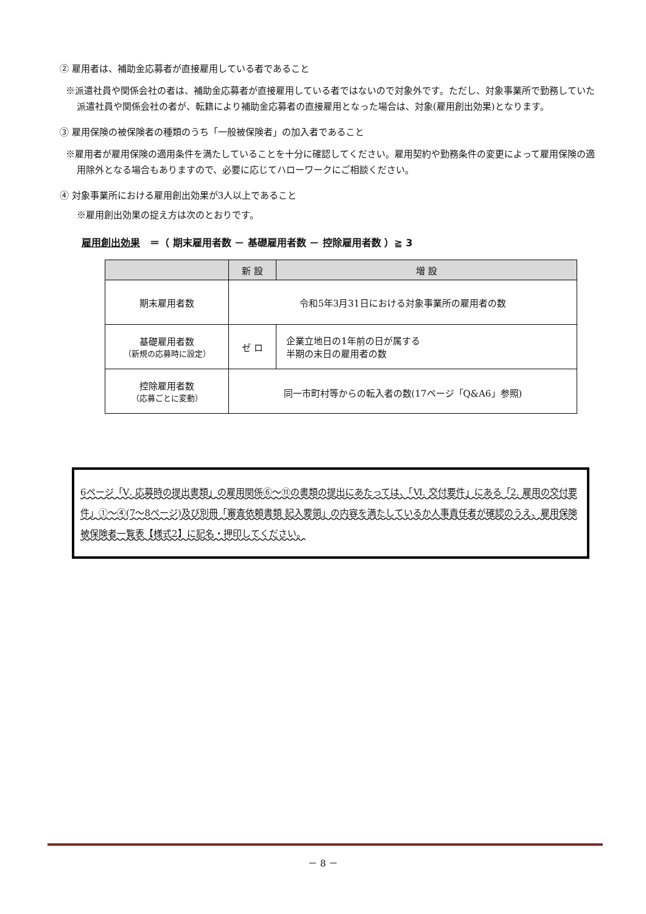② 雇用者は、補助金応募者が直接雇用している者であること
※派遣社員や関係会社の者は、補助金応募者が直接雇用している者ではないので対象外です。ただし、対象事業所で勤務していた派遣社員や関係会社の者が、転籍により補助金応募者の直接雇用となった場合は、対象(雇用創出効果)となります。
③ 雇用保険の被保険者の種類のうち「一般被保険者」の加入者であること
※雇用者が雇用保険の適用条件を満たしていることを十分に確認してください。雇用契約や勤務条件の変更によって雇用保険の適用除外となる場合もありますので、必要に応じてハローワークにご相談ください。
④ 対象事業所における雇用創出効果が3人以上であること
※雇用創出効果の捉え方は次のとおりです。
雇用創出効果　＝（ 期末雇用者数 － 基礎雇用者数 － 控除雇用者数 ）≧ 3
| | 新 設 | 増 設 |
| --- | --- | --- |
| 期末雇用者数 | 令和5年3月31日における対象事業所の雇用者の数 | |
| 基礎雇用者数 （新規の応募時に設定） | ゼ ロ | 企業立地日の1年前の日が属する 半期の末日の雇用者の数 |
| 控除雇用者数 （応募ごとに変動） | 同一市町村等からの転入者の数(17ページ「Q&A6」参照) | |
6ページ「Ⅴ. 応募時の提出書類」の雇用関係⑥～⑪の書類の提出にあたっては、「Ⅵ. 交付要件」にある「2. 雇用の交付要件」①～④(7～8ページ)及び別冊「審査依頼書類 記入要領」の内容を満たしているか人事責任者が確認のうえ、雇用保険被保険者一覧表【様式2】に記名・押印してください。
－ 8 －